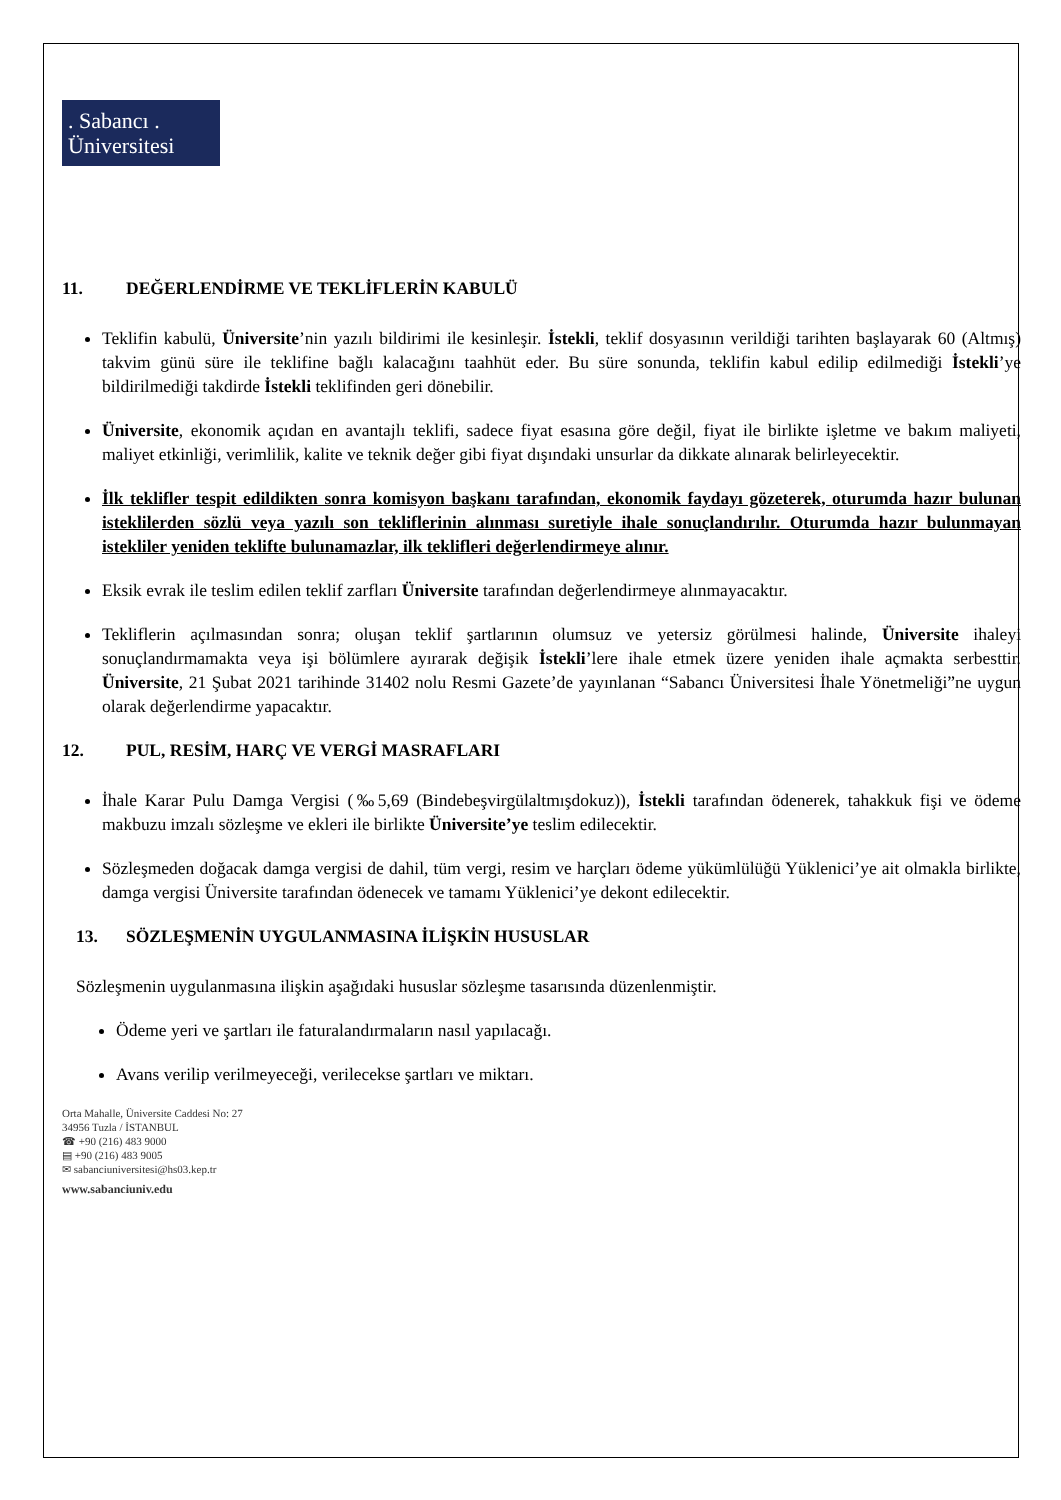. Sabancı .
Üniversitesi
11. DEĞERLENDİRME VE TEKLİFLERİN KABULÜ
Teklifin kabulü, Üniversite’nin yazılı bildirimi ile kesinleşir. İstekli, teklif dosyasının verildiği tarihten başlayarak 60 (Altmış) takvim günü süre ile teklifine bağlı kalacağını taahhüt eder. Bu süre sonunda, teklifin kabul edilip edilmediği İstekli’ye bildirilmediği takdirde İstekli teklifinden geri dönebilir.
Üniversite, ekonomik açıdan en avantajlı teklifi, sadece fiyat esasına göre değil, fiyat ile birlikte işletme ve bakım maliyeti, maliyet etkinliği, verimlilik, kalite ve teknik değer gibi fiyat dışındaki unsurlar da dikkate alınarak belirleyecektir.
İlk teklifler tespit edildikten sonra komisyon başkanı tarafından, ekonomik faydayı gözeterek, oturumda hazır bulunan isteklilerden sözlü veya yazılı son tekliflerinin alınması suretiyle ihale sonuçlandırılır. Oturumda hazır bulunmayan istekliler yeniden teklifte bulunamazlar, ilk teklifleri değerlendirmeye alınır.
Eksik evrak ile teslim edilen teklif zarfları Üniversite tarafından değerlendirmeye alınmayacaktır.
Tekliflerin açılmasından sonra; oluşan teklif şartlarının olumsuz ve yetersiz görülmesi halinde, Üniversite ihaleyi sonuçlandırmamakta veya işi bölümlere ayırarak değişik İstekli’lere ihale etmek üzere yeniden ihale açmakta serbesttir. Üniversite, 21 Şubat 2021 tarihinde 31402 nolu Resmi Gazete’de yayınlanan “Sabancı Üniversitesi İhale Yönetmeliği”ne uygun olarak değerlendirme yapacaktır.
12. PUL, RESİM, HARÇ VE VERGİ MASRAFLARI
İhale Karar Pulu Damga Vergisi (‰5,69 (Bindebeşvirgülaltmışdokuz)), İstekli tarafından ödenerek, tahakkuk fişi ve ödeme makbuzu imzalı sözleşme ve ekleri ile birlikte Üniversite’ye teslim edilecektir.
Sözleşmeden doğacak damga vergisi de dahil, tüm vergi, resim ve harçları ödeme yükümlülüğü Yüklenici’ye ait olmakla birlikte, damga vergisi Üniversite tarafından ödenecek ve tamamı Yüklenici’ye dekont edilecektir.
13. SÖZLEŞMENİN UYGULANMASINA İLİŞKİN HUSUSLAR
Sözleşmenin uygulanmasına ilişkin aşağıdaki hususlar sözleşme tasarısında düzenlenmiştir.
Ödeme yeri ve şartları ile faturalandırmaların nasıl yapılacağı.
Avans verilip verilmeyeceği, verilecekse şartları ve miktarı.
Orta Mahalle, Üniversite Caddesi No: 27
34956 Tuzla / İSTANBUL
☎ +90 (216) 483 9000
▤ +90 (216) 483 9005
✉ sabanciuniversitesi@hs03.kep.tr
www.sabanciuniv.edu